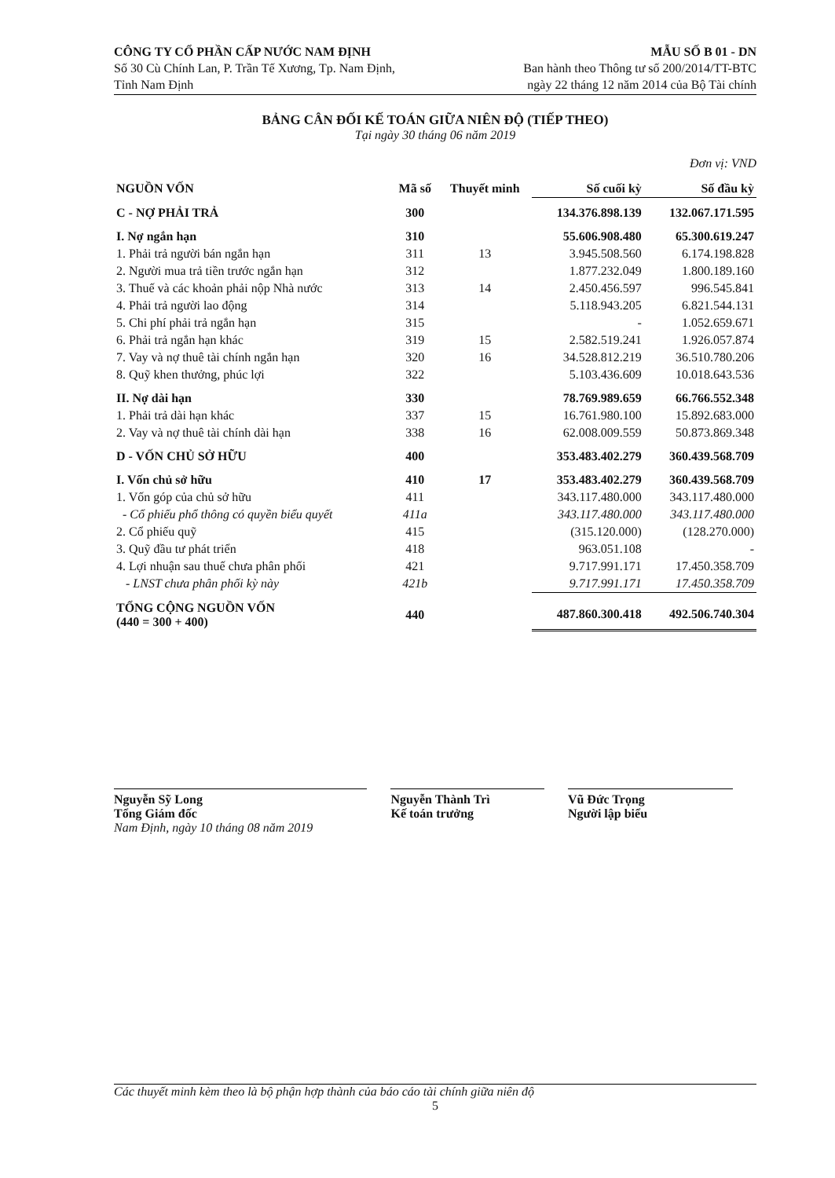CÔNG TY CỔ PHẦN CẤP NƯỚC NAM ĐỊNH
Số 30 Cù Chính Lan, P. Trần Tế Xương, Tp. Nam Định,
Tỉnh Nam Định
MẪU SỐ B 01 - DN
Ban hành theo Thông tư số 200/2014/TT-BTC
ngày 22 tháng 12 năm 2014 của Bộ Tài chính
BẢNG CÂN ĐỐI KẾ TOÁN GIỮA NIÊN ĐỘ (TIẾP THEO)
Tại ngày 30 tháng 06 năm 2019
Đơn vị: VND
| NGUỒN VỐN | Mã số | Thuyết minh | Số cuối kỳ | Số đầu kỳ |
| --- | --- | --- | --- | --- |
| C - NỢ PHẢI TRẢ | 300 | | 134.376.898.139 | 132.067.171.595 |
| I. Nợ ngắn hạn | 310 | | 55.606.908.480 | 65.300.619.247 |
| 1. Phải trả người bán ngắn hạn | 311 | 13 | 3.945.508.560 | 6.174.198.828 |
| 2. Người mua trả tiền trước ngắn hạn | 312 | | 1.877.232.049 | 1.800.189.160 |
| 3. Thuế và các khoản phải nộp Nhà nước | 313 | 14 | 2.450.456.597 | 996.545.841 |
| 4. Phải trả người lao động | 314 | | 5.118.943.205 | 6.821.544.131 |
| 5. Chi phí phải trả ngắn hạn | 315 | | - | 1.052.659.671 |
| 6. Phải trả ngắn hạn khác | 319 | 15 | 2.582.519.241 | 1.926.057.874 |
| 7. Vay và nợ thuê tài chính ngắn hạn | 320 | 16 | 34.528.812.219 | 36.510.780.206 |
| 8. Quỹ khen thưởng, phúc lợi | 322 | | 5.103.436.609 | 10.018.643.536 |
| II. Nợ dài hạn | 330 | | 78.769.989.659 | 66.766.552.348 |
| 1. Phải trả dài hạn khác | 337 | 15 | 16.761.980.100 | 15.892.683.000 |
| 2. Vay và nợ thuê tài chính dài hạn | 338 | 16 | 62.008.009.559 | 50.873.869.348 |
| D - VỐN CHỦ SỞ HỮU | 400 | | 353.483.402.279 | 360.439.568.709 |
| I. Vốn chủ sở hữu | 410 | 17 | 353.483.402.279 | 360.439.568.709 |
| 1. Vốn góp của chủ sở hữu | 411 | | 343.117.480.000 | 343.117.480.000 |
| - Cổ phiếu phổ thông có quyền biểu quyết | 411a | | 343.117.480.000 | 343.117.480.000 |
| 2. Cổ phiếu quỹ | 415 | | (315.120.000) | (128.270.000) |
| 3. Quỹ đầu tư phát triển | 418 | | 963.051.108 | - |
| 4. Lợi nhuận sau thuế chưa phân phối | 421 | | 9.717.991.171 | 17.450.358.709 |
| - LNST chưa phân phối kỳ này | 421b | | 9.717.991.171 | 17.450.358.709 |
| TỔNG CỘNG NGUỒN VỐN (440 = 300 + 400) | 440 | | 487.860.300.418 | 492.506.740.304 |
Nguyễn Sỹ Long
Tổng Giám đốc
Nam Định, ngày 10 tháng 08 năm 2019
Nguyễn Thành Trì
Kế toán trưởng
Vũ Đức Trọng
Người lập biểu
Các thuyết minh kèm theo là bộ phận hợp thành của báo cáo tài chính giữa niên độ
5